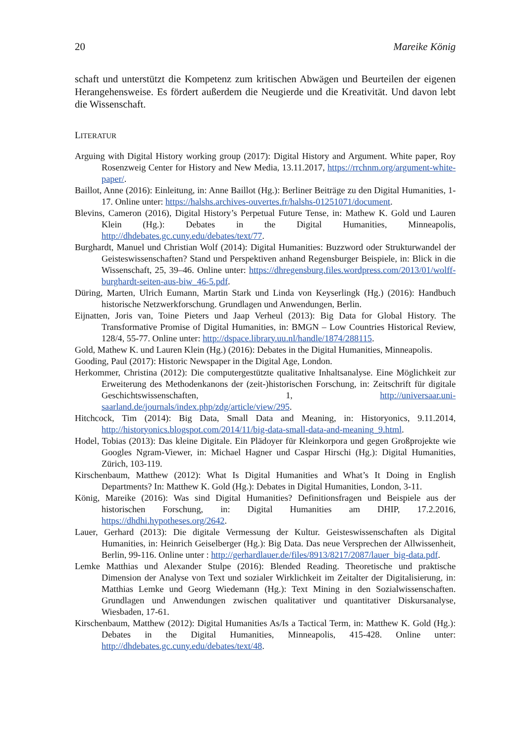20 Mareike König
schaft und unterstützt die Kompetenz zum kritischen Abwägen und Beurteilen der eigenen Herangehensweise. Es fördert außerdem die Neugierde und die Kreativität. Und davon lebt die Wissenschaft.
LITERATUR
Arguing with Digital History working group (2017): Digital History and Argument. White paper, Roy Rosenzweig Center for History and New Media, 13.11.2017, https://rrchnm.org/argument-white-paper/.
Baillot, Anne (2016): Einleitung, in: Anne Baillot (Hg.): Berliner Beiträge zu den Digital Humanities, 1-17. Online unter: https://halshs.archives-ouvertes.fr/halshs-01251071/document.
Blevins, Cameron (2016), Digital History’s Perpetual Future Tense, in: Mathew K. Gold und Lauren Klein (Hg.): Debates in the Digital Humanities, Minneapolis, http://dhdebates.gc.cuny.edu/debates/text/77.
Burghardt, Manuel und Christian Wolf (2014): Digital Humanities: Buzzword oder Strukturwandel der Geisteswissenschaften? Stand und Perspektiven anhand Regensburger Beispiele, in: Blick in die Wissenschaft, 25, 39–46. Online unter: https://dhregensburg.files.wordpress.com/2013/01/wolff-burghardt-seiten-aus-biw_46-5.pdf.
Düring, Marten, Ulrich Eumann, Martin Stark und Linda von Keyserlingk (Hg.) (2016): Handbuch historische Netzwerkforschung. Grundlagen und Anwendungen, Berlin.
Eijnatten, Joris van, Toine Pieters und Jaap Verheul (2013): Big Data for Global History. The Transformative Promise of Digital Humanities, in: BMGN – Low Countries Historical Review, 128/4, 55-77. Online unter: http://dspace.library.uu.nl/handle/1874/288115.
Gold, Mathew K. und Lauren Klein (Hg.) (2016): Debates in the Digital Humanities, Minneapolis.
Gooding, Paul (2017): Historic Newspaper in the Digital Age, London.
Herkommer, Christina (2012): Die computergestützte qualitative Inhaltsanalyse. Eine Möglichkeit zur Erweiterung des Methodenkanons der (zeit-)historischen Forschung, in: Zeitschrift für digitale Geschichtswissenschaften, 1, http://universaar.uni-saarland.de/journals/index.php/zdg/article/view/295.
Hitchcock, Tim (2014): Big Data, Small Data and Meaning, in: Historyonics, 9.11.2014, http://historyonics.blogspot.com/2014/11/big-data-small-data-and-meaning_9.html.
Hodel, Tobias (2013): Das kleine Digitale. Ein Plädoyer für Kleinkorpora und gegen Großprojekte wie Googles Ngram-Viewer, in: Michael Hagner und Caspar Hirschi (Hg.): Digital Humanities, Zürich, 103-119.
Kirschenbaum, Matthew (2012): What Is Digital Humanities and What’s It Doing in English Departments? In: Matthew K. Gold (Hg.): Debates in Digital Humanities, London, 3-11.
König, Mareike (2016): Was sind Digital Humanities? Definitionsfragen und Beispiele aus der historischen Forschung, in: Digital Humanities am DHIP, 17.2.2016, https://dhdhi.hypotheses.org/2642.
Lauer, Gerhard (2013): Die digitale Vermessung der Kultur. Geisteswissenschaften als Digital Humanities, in: Heinrich Geiselberger (Hg.): Big Data. Das neue Versprechen der Allwissenheit, Berlin, 99-116. Online unter : http://gerhardlauer.de/files/8913/8217/2087/lauer_big-data.pdf.
Lemke Matthias und Alexander Stulpe (2016): Blended Reading. Theoretische und praktische Dimension der Analyse von Text und sozialer Wirklichkeit im Zeitalter der Digitalisierung, in: Matthias Lemke und Georg Wiedemann (Hg.): Text Mining in den Sozialwissenschaften. Grundlagen und Anwendungen zwischen qualitativer und quantitativer Diskursanalyse, Wiesbaden, 17-61.
Kirschenbaum, Matthew (2012): Digital Humanities As/Is a Tactical Term, in: Matthew K. Gold (Hg.): Debates in the Digital Humanities, Minneapolis, 415-428. Online unter: http://dhdebates.gc.cuny.edu/debates/text/48.